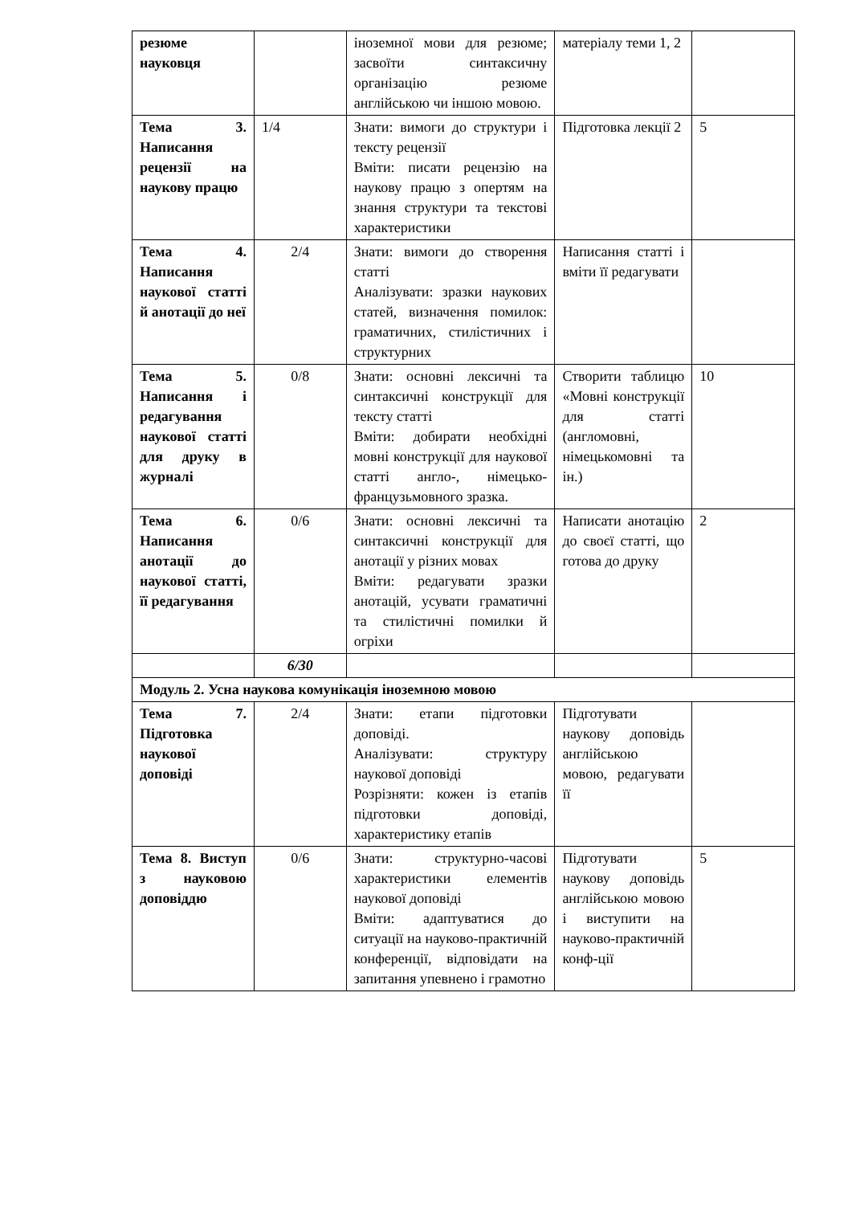| резюме науковця | | іноземної мови для резюме; засвоїти синтаксичну організацію резюме англійською чи іншою мовою. | матеріалу теми 1, 2 | |
| Тема 3. Написання рецензії на наукову працю | 1/4 | Знати: вимоги до структури і тексту рецензії Вміти: писати рецензію на наукову працю з опертям на знання структури та текстові характеристики | Підготовка лекції 2 | 5 |
| Тема 4. Написання наукової статті й анотації до неї | 2/4 | Знати: вимоги до створення статті Аналізувати: зразки наукових статей, визначення помилок: граматичних, стилістичних і структурних | Написання статті і вміти її редагувати | |
| Тема 5. Написання і редагування наукової статті для друку в журналі | 0/8 | Знати: основні лексичні та синтаксичні конструкції для тексту статті Вміти: добирати необхідні мовні конструкції для наукової статті англо-, німецько-французьмовного зразка. | Створити таблицю «Мовні конструкції для статті (англомовні, німецькомовні та ін.) | 10 |
| Тема 6. Написання анотації до наукової статті, її редагування | 0/6 | Знати: основні лексичні та синтаксичні конструкції для анотації у різних мовах Вміти: редагувати зразки анотацій, усувати граматичні та стилістичні помилки й огріхи | Написати анотацію до своєї статті, що готова до друку | 2 |
| | 6/30 | | | |
| Модуль 2. Усна наукова комунікація іноземною мовою | | | | |
| Тема 7. Підготовка наукової доповіді | 2/4 | Знати: етапи підготовки доповіді. Аналізувати: структуру наукової доповіді Розрізняти: кожен із етапів підготовки доповіді, характеристику етапів | Підготувати наукову доповідь англійською мовою, редагувати її | |
| Тема 8. Виступ з науковою доповіддю | 0/6 | Знати: структурно-часові характеристики елементів наукової доповіді Вміти: адаптуватися до ситуації на науково-практичній конференції, відповідати на запитання упевнено і грамотно | Підготувати наукову доповідь англійською мовою і виступити на науково-практичній конф-ції | 5 |